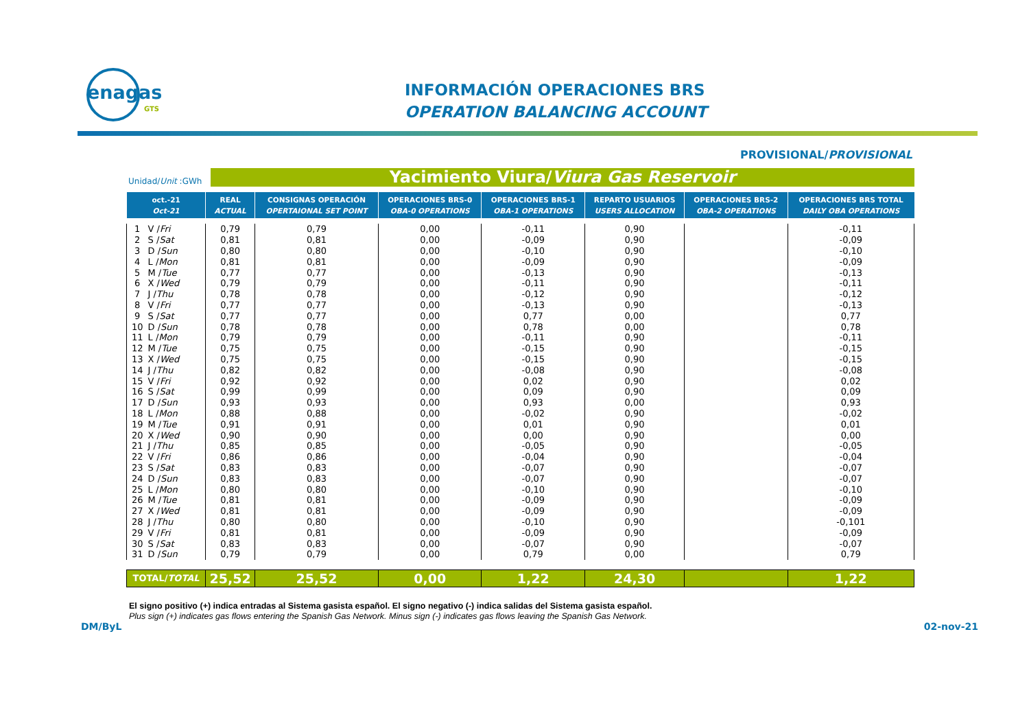enagas
GTS
INFORMACIÓN OPERACIONES BRS
OPERATION BALANCING ACCOUNT
PROVISIONAL/PROVISIONAL
Unidad/Unit :GWh Yacimiento Viura/Viura Gas Reservoir
| oct.-21 Oct-21 | | REAL ACTUAL | CONSIGNAS OPERACIÓN OPERTAIONAL SET POINT | OPERACIONES BRS-0 OBA-0 OPERATIONS | OPERACIONES BRS-1 OBA-1 OPERATIONS | REPARTO USUARIOS USERS ALLOCATION | OPERACIONES BRS-2 OBA-2 OPERATIONS | OPERACIONES BRS TOTAL DAILY OBA OPERATIONS |
| --- | --- | --- | --- | --- | --- | --- | --- | --- |
| 1 | V / Fri | 0,79 | 0,79 | 0,00 | -0,11 | 0,90 | | -0,11 |
| 2 | S / Sat | 0,81 | 0,81 | 0,00 | -0,09 | 0,90 | | -0,09 |
| 3 | D / Sun | 0,80 | 0,80 | 0,00 | -0,10 | 0,90 | | -0,10 |
| 4 | L / Mon | 0,81 | 0,81 | 0,00 | -0,09 | 0,90 | | -0,09 |
| 5 | M / Tue | 0,77 | 0,77 | 0,00 | -0,13 | 0,90 | | -0,13 |
| 6 | X / Wed | 0,79 | 0,79 | 0,00 | -0,11 | 0,90 | | -0,11 |
| 7 | J / Thu | 0,78 | 0,78 | 0,00 | -0,12 | 0,90 | | -0,12 |
| 8 | V / Fri | 0,77 | 0,77 | 0,00 | -0,13 | 0,90 | | -0,13 |
| 9 | S / Sat | 0,77 | 0,77 | 0,00 | 0,77 | 0,00 | | 0,77 |
| 10 | D / Sun | 0,78 | 0,78 | 0,00 | 0,78 | 0,00 | | 0,78 |
| 11 | L / Mon | 0,79 | 0,79 | 0,00 | -0,11 | 0,90 | | -0,11 |
| 12 | M / Tue | 0,75 | 0,75 | 0,00 | -0,15 | 0,90 | | -0,15 |
| 13 | X / Wed | 0,75 | 0,75 | 0,00 | -0,15 | 0,90 | | -0,15 |
| 14 | J / Thu | 0,82 | 0,82 | 0,00 | -0,08 | 0,90 | | -0,08 |
| 15 | V / Fri | 0,92 | 0,92 | 0,00 | 0,02 | 0,90 | | 0,02 |
| 16 | S / Sat | 0,99 | 0,99 | 0,00 | 0,09 | 0,90 | | 0,09 |
| 17 | D / Sun | 0,93 | 0,93 | 0,00 | 0,93 | 0,00 | | 0,93 |
| 18 | L / Mon | 0,88 | 0,88 | 0,00 | -0,02 | 0,90 | | -0,02 |
| 19 | M / Tue | 0,91 | 0,91 | 0,00 | 0,01 | 0,90 | | 0,01 |
| 20 | X / Wed | 0,90 | 0,90 | 0,00 | 0,00 | 0,90 | | 0,00 |
| 21 | J / Thu | 0,85 | 0,85 | 0,00 | -0,05 | 0,90 | | -0,05 |
| 22 | V / Fri | 0,86 | 0,86 | 0,00 | -0,04 | 0,90 | | -0,04 |
| 23 | S / Sat | 0,83 | 0,83 | 0,00 | -0,07 | 0,90 | | -0,07 |
| 24 | D / Sun | 0,83 | 0,83 | 0,00 | -0,07 | 0,90 | | -0,07 |
| 25 | L / Mon | 0,80 | 0,80 | 0,00 | -0,10 | 0,90 | | -0,10 |
| 26 | M / Tue | 0,81 | 0,81 | 0,00 | -0,09 | 0,90 | | -0,09 |
| 27 | X / Wed | 0,81 | 0,81 | 0,00 | -0,09 | 0,90 | | -0,09 |
| 28 | J / Thu | 0,80 | 0,80 | 0,00 | -0,10 | 0,90 | | -0,101 |
| 29 | V / Fri | 0,81 | 0,81 | 0,00 | -0,09 | 0,90 | | -0,09 |
| 30 | S / Sat | 0,83 | 0,83 | 0,00 | -0,07 | 0,90 | | -0,07 |
| 31 | D / Sun | 0,79 | 0,79 | 0,00 | 0,79 | 0,00 | | 0,79 |
| TOTAL/ TOTAL | | 25,52 | 25,52 | 0,00 | 1,22 | 24,30 | | 1,22 |
El signo positivo (+) indica entradas al Sistema gasista español. El signo negativo (-) indica salidas del Sistema gasista español.
Plus sign (+) indicates gas flows entering the Spanish Gas Network. Minus sign (-) indicates gas flows leaving the Spanish Gas Network.
DM/ByL 02-nov-21